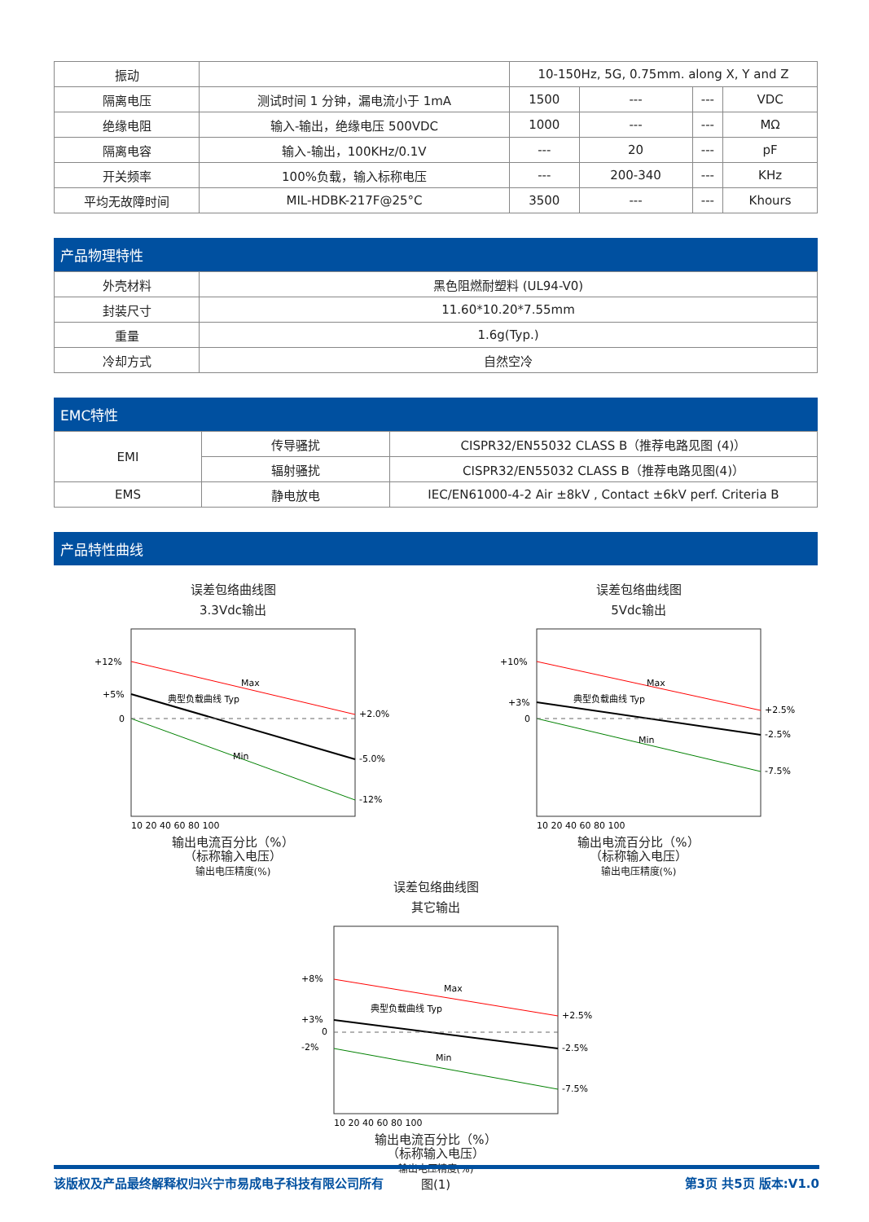| 振动 | | 10-150Hz, 5G, 0.75mm. along X, Y and Z | | | |
| 隔离电压 | 测试时间 1 分钟，漏电流小于 1mA | 1500 | --- | --- | VDC |
| 绝缘电阻 | 输入-输出，绝缘电压 500VDC | 1000 | --- | --- | MΩ |
| 隔离电容 | 输入-输出，100KHz/0.1V | --- | 20 | --- | pF |
| 开关频率 | 100%负载，输入标称电压 | --- | 200-340 | --- | KHz |
| 平均无故障时间 | MIL-HDBK-217F@25°C | 3500 | --- | --- | Khours |
产品物理特性
| 外壳材料 | 黑色阻燃耐塑料 (UL94-V0) |
| 封装尺寸 | 11.60*10.20*7.55mm |
| 重量 | 1.6g(Typ.) |
| 冷却方式 | 自然空冷 |
EMC特性
| EMI | 传导骚扰 | CISPR32/EN55032 CLASS B（推荐电路见图 (4)） |
| | 辐射骚扰 | CISPR32/EN55032 CLASS B（推荐电路见图(4)） |
| EMS | 静电放电 | IEC/EN61000-4-2 Air ±8kV , Contact ±6kV perf. Criteria B |
产品特性曲线
误差包络曲线图
3.3Vdc输出
+12%
+5%
0
+2.0%
-5.0%
-12%
Max
典型负载曲线 Typ
Min
10 20 40 60 80 100
输出电流百分比（%）
（标称输入电压）
输出电压精度(%)
误差包络曲线图
5Vdc输出
+10%
+3%
0
+2.5%
-2.5%
-7.5%
Max
典型负载曲线 Typ
Min
10 20 40 60 80 100
输出电流百分比（%）
（标称输入电压）
输出电压精度(%)
误差包络曲线图
其它输出
+8%
+3%
0
-2%
+2.5%
-2.5%
-7.5%
Max
典型负载曲线 Typ
Min
10 20 40 60 80 100
输出电流百分比（%）
（标称输入电压）
输出电压精度(%)
图(1)
该版权及产品最终解释权归兴宁市易成电子科技有限公司所有 第3页 共5页 版本:V1.0